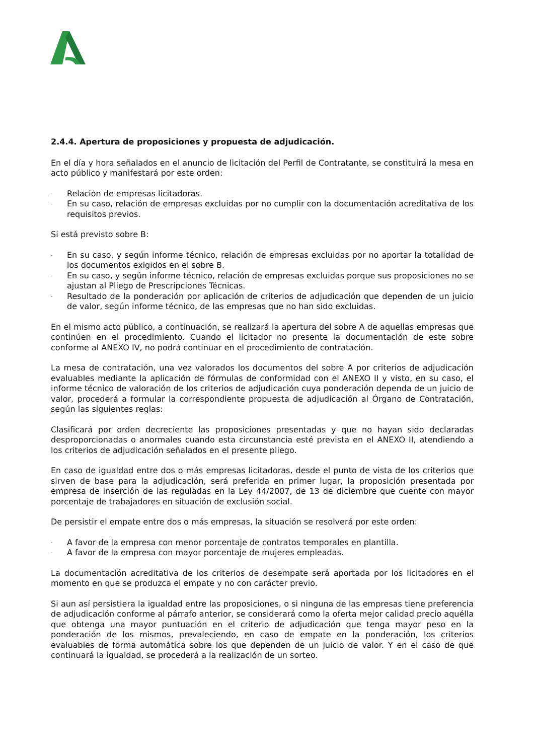2.4.4. Apertura de proposiciones y propuesta de adjudicación.
En el día y hora señalados en el anuncio de licitación del Perfil de Contratante, se constituirá la mesa en acto público y manifestará por este orden:
- Relación de empresas licitadoras.
- En su caso, relación de empresas excluidas por no cumplir con la documentación acreditativa de los requisitos previos.
Si está previsto sobre B:
- En su caso, y según informe técnico, relación de empresas excluidas por no aportar la totalidad de los documentos exigidos en el sobre B.
- En su caso, y según informe técnico, relación de empresas excluidas porque sus proposiciones no se ajustan al Pliego de Prescripciones Técnicas.
- Resultado de la ponderación por aplicación de criterios de adjudicación que dependen de un juicio de valor, según informe técnico, de las empresas que no han sido excluidas.
En el mismo acto público, a continuación, se realizará la apertura del sobre A de aquellas empresas que continúen en el procedimiento. Cuando el licitador no presente la documentación de este sobre conforme al ANEXO IV, no podrá continuar en el procedimiento de contratación.
La mesa de contratación, una vez valorados los documentos del sobre A por criterios de adjudicación evaluables mediante la aplicación de fórmulas de conformidad con el ANEXO II y visto, en su caso, el informe técnico de valoración de los criterios de adjudicación cuya ponderación dependa de un juicio de valor, procederá a formular la correspondiente propuesta de adjudicación al Órgano de Contratación, según las siguientes reglas:
Clasificará por orden decreciente las proposiciones presentadas y que no hayan sido declaradas desproporcionadas o anormales cuando esta circunstancia esté prevista en el ANEXO II, atendiendo a los criterios de adjudicación señalados en el presente pliego.
En caso de igualdad entre dos o más empresas licitadoras, desde el punto de vista de los criterios que sirven de base para la adjudicación, será preferida en primer lugar, la proposición presentada por empresa de inserción de las reguladas en la Ley 44/2007, de 13 de diciembre que cuente con mayor porcentaje de trabajadores en situación de exclusión social.
De persistir el empate entre dos o más empresas, la situación se resolverá por este orden:
- A favor de la empresa con menor porcentaje de contratos temporales en plantilla.
- A favor de la empresa con mayor porcentaje de mujeres empleadas.
La documentación acreditativa de los criterios de desempate será aportada por los licitadores en el momento en que se produzca el empate y no con carácter previo.
Si aun así persistiera la igualdad entre las proposiciones, o si ninguna de las empresas tiene preferencia de adjudicación conforme al párrafo anterior, se considerará como la oferta mejor calidad precio aquélla que obtenga una mayor puntuación en el criterio de adjudicación que tenga mayor peso en la ponderación de los mismos, prevaleciendo, en caso de empate en la ponderación, los criterios evaluables de forma automática sobre los que dependen de un juicio de valor. Y en el caso de que continuará la igualdad, se procederá a la realización de un sorteo.